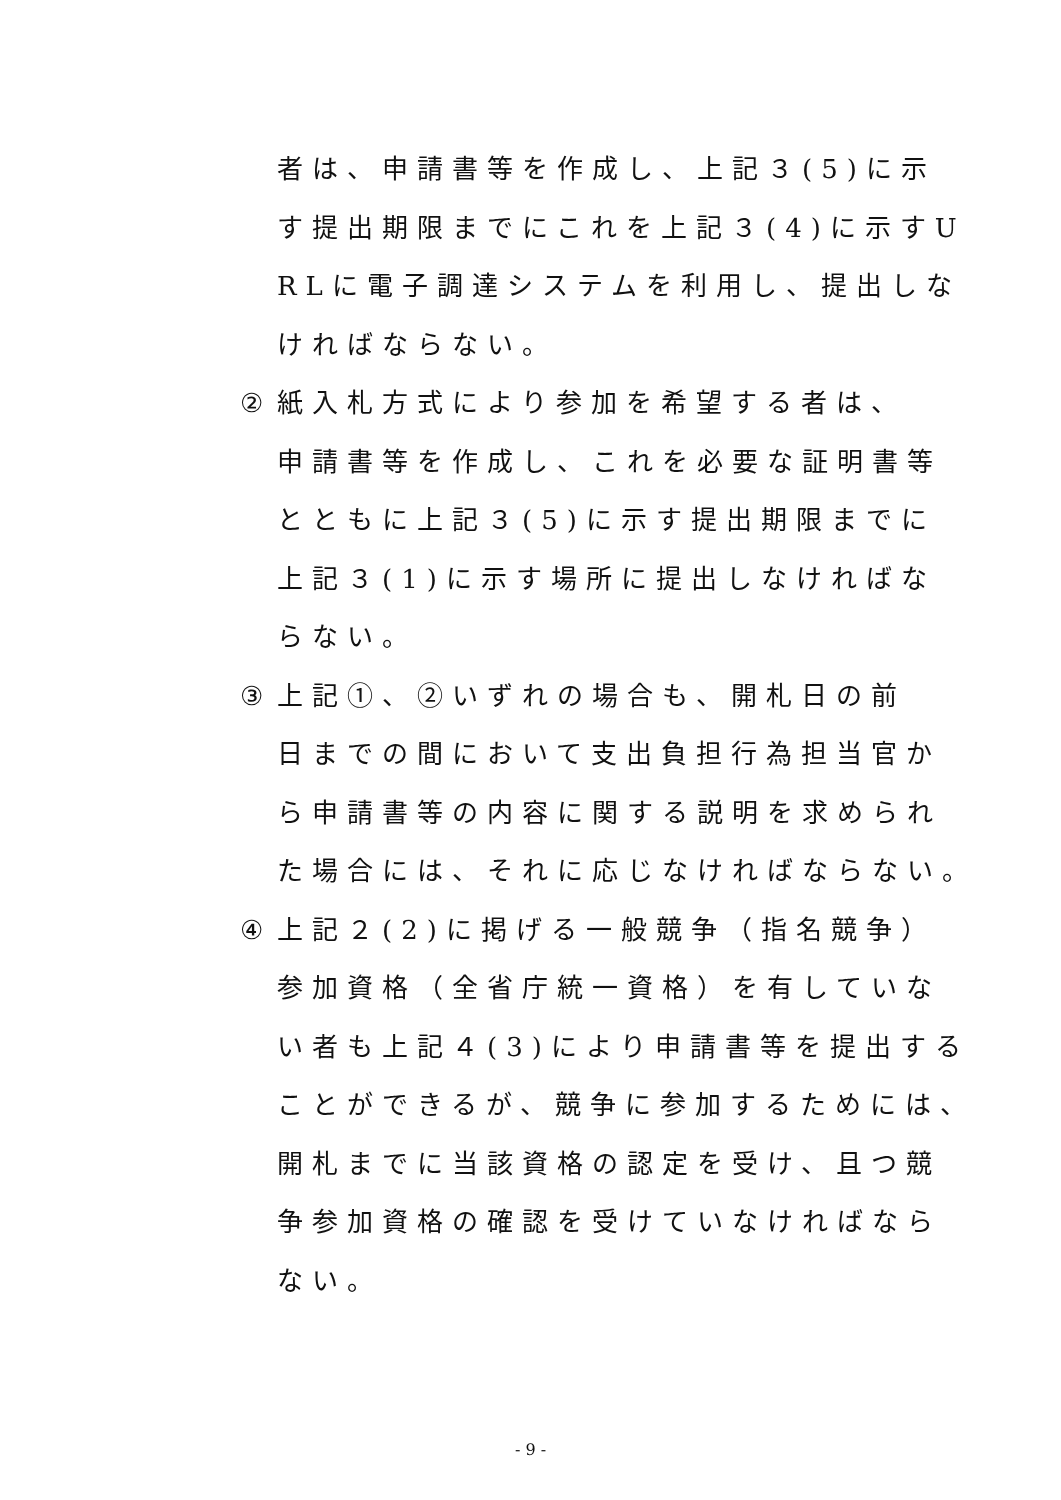者は、申請書等を作成し、上記３(5)に示
す提出期限までにこれを上記３(4)に示すU
RLに電子調達システムを利用し、提出しな
ければならない。
② 紙入札方式により参加を希望する者は、
申請書等を作成し、これを必要な証明書等
とともに上記３(5)に示す提出期限までに
上記３(1)に示す場所に提出しなければな
らない。
③ 上記①、②いずれの場合も、開札日の前
日までの間において支出負担行為担当官か
ら申請書等の内容に関する説明を求められ
た場合には、それに応じなければならない。
④ 上記２(2)に掲げる一般競争（指名競争）
参加資格（全省庁統一資格）を有していな
い者も上記４(3)により申請書等を提出する
ことができるが、競争に参加するためには、
開札までに当該資格の認定を受け、且つ競
争参加資格の確認を受けていなければなら
ない。
- 9 -